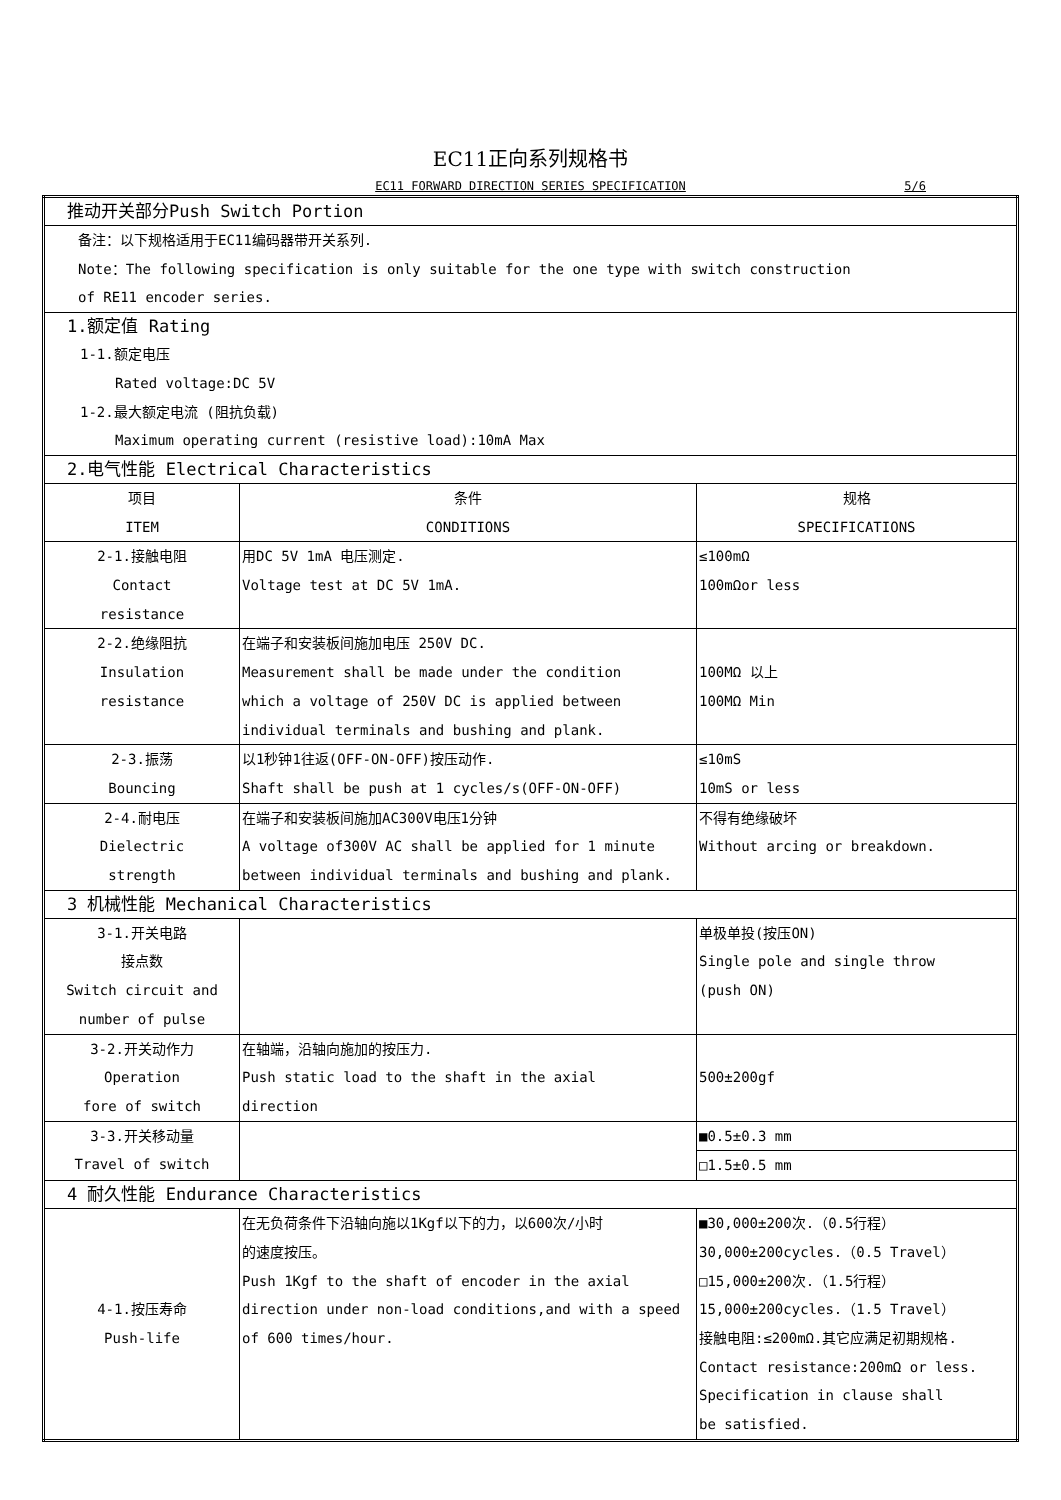EC11正向系列规格书
EC11 FORWARD DIRECTION SERIES SPECIFICATION
5/6
| 推动开关部分Push Switch Portion | | |
| 备注：以下规格适用于EC11编码器带开关系列. Note：The following specification is only suitable for the one type with switch construction of RE11 encoder series. | | |
| 1.额定值 Rating 1-1.额定电压 Rated voltage:DC 5V 1-2.最大额定电流 (阻抗负载) Maximum operating current (resistive load):10mA Max | | |
| 2.电气性能 Electrical Characteristics | | |
| 项目 ITEM | 条件 CONDITIONS | 规格 SPECIFICATIONS |
| 2-1.接触电阻 Contact resistance | 用DC 5V 1mA 电压测定. Voltage test at DC 5V 1mA. | ≤100mΩ 100mΩor less |
| 2-2.绝缘阻抗 Insulation resistance | 在端子和安装板间施加电压 250V DC. Measurement shall be made under the condition which a voltage of 250V DC is applied between individual terminals and bushing and plank. | 100MΩ 以上 100MΩ Min |
| 2-3.振荡 Bouncing | 以1秒钟1往返(OFF-ON-OFF)按压动作. Shaft shall be push at 1 cycles/s(OFF-ON-OFF) | ≤10mS 10mS or less |
| 2-4.耐电压 Dielectric strength | 在端子和安装板间施加AC300V电压1分钟 A voltage of300V AC shall be applied for 1 minute between individual terminals and bushing and plank. | 不得有绝缘破坏 Without arcing or breakdown. |
| 3 机械性能 Mechanical Characteristics | | |
| 3-1.开关电路 接点数 Switch circuit and number of pulse | | 单极单投(按压ON) Single pole and single throw (push ON) |
| 3-2.开关动作力 Operation fore of switch | 在轴端，沿轴向施加的按压力. Push static load to the shaft in the axial direction | 500±200gf |
| 3-3.开关移动量 Travel of switch | | ■0.5±0.3 mm |
| | | □1.5±0.5 mm |
| 4 耐久性能 Endurance Characteristics | | |
| 4-1.按压寿命 Push-life | 在无负荷条件下沿轴向施以1Kgf以下的力，以600次/小时 的速度按压。 Push 1Kgf to the shaft of encoder in the axial direction under non-load conditions,and with a speed of 600 times/hour. | ■30,000±200次.（0.5行程） 30,000±200cycles.（0.5 Travel） □15,000±200次.（1.5行程） 15,000±200cycles.（1.5 Travel） 接触电阻:≤200mΩ.其它应满足初期规格. Contact resistance:200mΩ or less. Specification in clause shall be satisfied. |